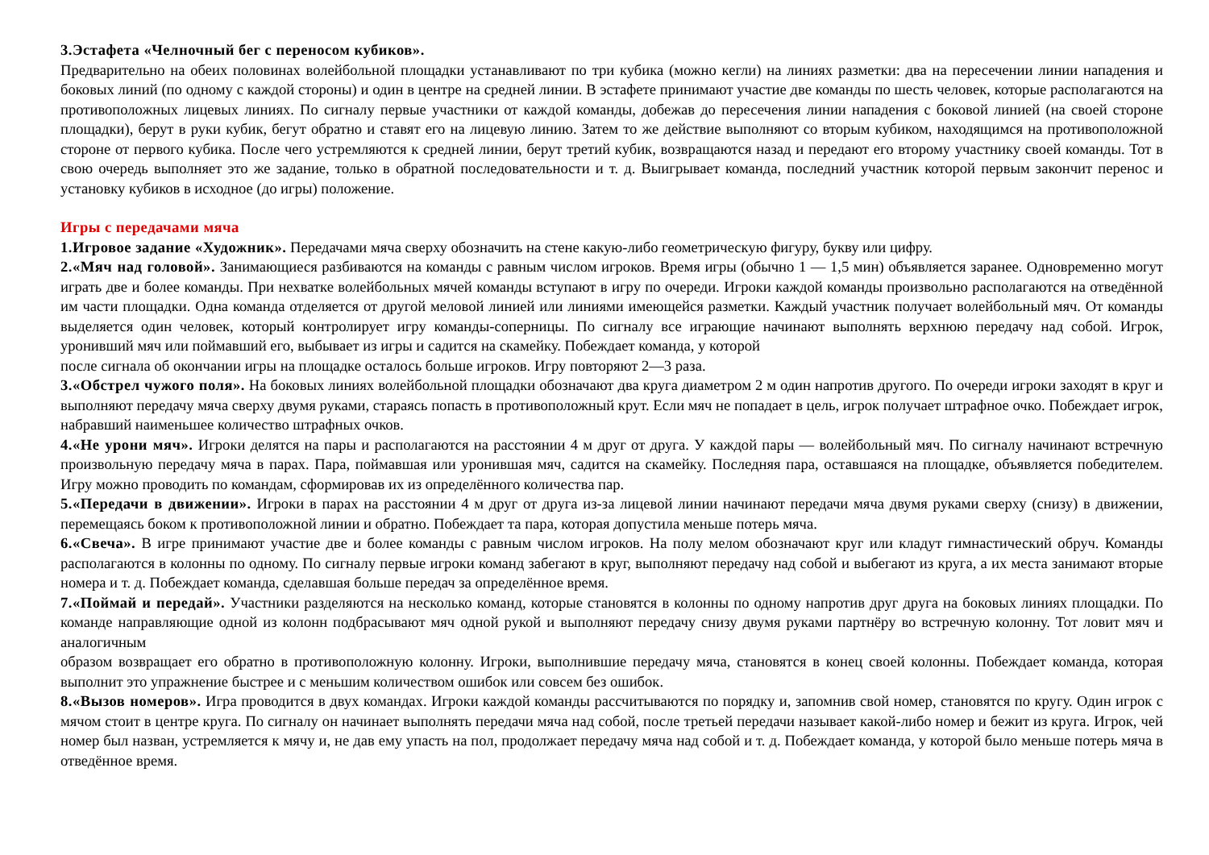3.Эстафета «Челночный бег с переносом кубиков».
Предварительно на обеих половинах волейбольной площадки устанавливают по три кубика (можно кегли) на линиях разметки: два на пересечении линии нападения и боковых линий (по одному с каждой стороны) и один в центре на средней линии. В эстафете принимают участие две команды по шесть человек, которые располагаются на противоположных лицевых линиях. По сигналу первые участники от каждой команды, добежав до пересечения линии нападения с боковой линией (на своей стороне площадки), берут в руки кубик, бегут обратно и ставят его на лицевую линию. Затем то же действие выполняют со вторым кубиком, находящимся на противоположной стороне от первого кубика. После чего устремляются к средней линии, берут третий кубик, возвращаются назад и передают его второму участнику своей команды. Тот в свою очередь выполняет это же задание, только в обратной последовательности и т. д. Выигрывает команда, последний участник которой первым закончит перенос и установку кубиков в исходное (до игры) положение.
Игры с передачами мяча
1.Игровое задание «Художник». Передачами мяча сверху обозначить на стене какую-либо геометрическую фигуру, букву или цифру.
2.«Мяч над головой». Занимающиеся разбиваются на команды с равным числом игроков. Время игры (обычно 1 — 1,5 мин) объявляется заранее. Одновременно могут играть две и более команды. При нехватке волейбольных мячей команды вступают в игру по очереди. Игроки каждой команды произвольно располагаются на отведённой им части площадки. Одна команда отделяется от другой меловой линией или линиями имеющейся разметки. Каждый участник получает волейбольный мяч. От команды выделяется один человек, который контролирует игру команды-соперницы. По сигналу все играющие начинают выполнять верхнюю передачу над собой. Игрок, уронивший мяч или поймавший его, выбывает из игры и садится на скамейку. Побеждает команда, у которой
после сигнала об окончании игры на площадке осталось больше игроков. Игру повторяют 2—3 раза.
3.«Обстрел чужого поля». На боковых линиях волейбольной площадки обозначают два круга диаметром 2 м один напротив другого. По очереди игроки заходят в круг и выполняют передачу мяча сверху двумя руками, стараясь попасть в противоположный крут. Если мяч не попадает в цель, игрок получает штрафное очко. Побеждает игрок, набравший наименьшее количество штрафных очков.
4.«Не урони мяч». Игроки делятся на пары и располагаются на расстоянии 4 м друг от друга. У каждой пары — волейбольный мяч. По сигналу начинают встречную произвольную передачу мяча в парах. Пара, поймавшая или уронившая мяч, садится на скамейку. Последняя пара, оставшаяся на площадке, объявляется победителем. Игру можно проводить по командам, сформировав их из определённого количества пар.
5.«Передачи в движении». Игроки в парах на расстоянии 4 м друг от друга из-за лицевой линии начинают передачи мяча двумя руками сверху (снизу) в движении, перемещаясь боком к противоположной линии и обратно. Побеждает та пара, которая допустила меньше потерь мяча.
6.«Свеча». В игре принимают участие две и более команды с равным числом игроков. На полу мелом обозначают круг или кладут гимнастический обруч. Команды располагаются в колонны по одному. По сигналу первые игроки команд забегают в круг, выполняют передачу над собой и выбегают из круга, а их места занимают вторые номера и т. д. Побеждает команда, сделавшая больше передач за определённое время.
7.«Поймай и передай». Участники разделяются на несколько команд, которые становятся в колонны по одному напротив друг друга на боковых линиях площадки. По команде направляющие одной из колонн подбрасывают мяч одной рукой и выполняют передачу снизу двумя руками партнёру во встречную колонну. Тот ловит мяч и аналогичным
образом возвращает его обратно в противоположную колонну. Игроки, выполнившие передачу мяча, становятся в конец своей колонны. Побеждает команда, которая выполнит это упражнение быстрее и с меньшим количеством ошибок или совсем без ошибок.
8.«Вызов номеров». Игра проводится в двух командах. Игроки каждой команды рассчитываются по порядку и, запомнив свой номер, становятся по кругу. Один игрок с мячом стоит в центре круга. По сигналу он начинает выполнять передачи мяча над собой, после третьей передачи называет какой-либо номер и бежит из круга. Игрок, чей номер был назван, устремляется к мячу и, не дав ему упасть на пол, продолжает передачу мяча над собой и т. д. Побеждает команда, у которой было меньше потерь мяча в отведённое время.